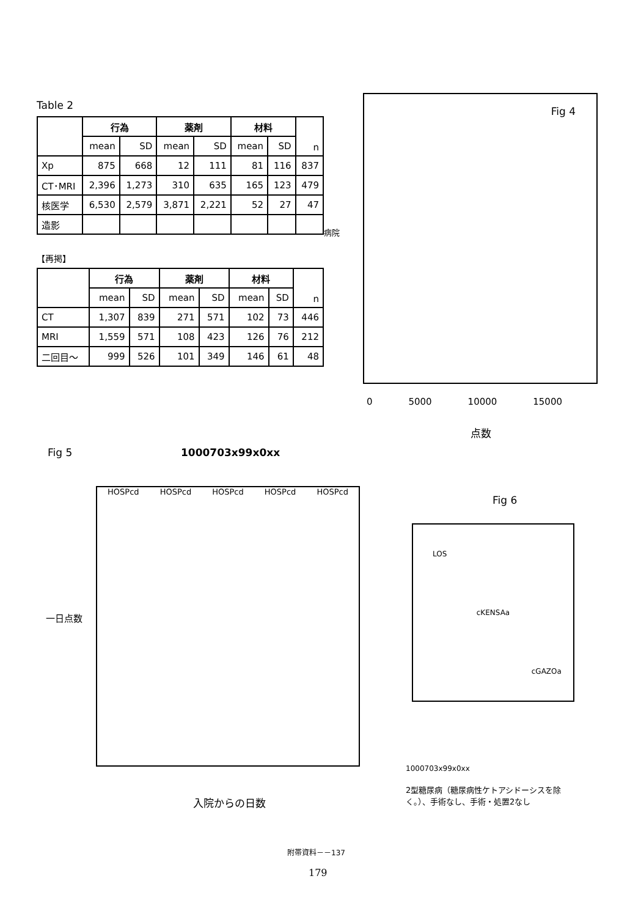Table 2
| | 行為 | | 薬剤 | | 材料 | | n |
| --- | --- | --- | --- | --- | --- | --- | --- |
| | mean | SD | mean | SD | mean | SD | |
| Xp | 875 | 668 | 12 | 111 | 81 | 116 | 837 |
| CT･MRI | 2,396 | 1,273 | 310 | 635 | 165 | 123 | 479 |
| 核医学 | 6,530 | 2,579 | 3,871 | 2,221 | 52 | 27 | 47 |
| 造影 | | | | | | | |
【再掲】
| | 行為 | | 薬剤 | | 材料 | | n |
| --- | --- | --- | --- | --- | --- | --- | --- |
| | mean | SD | mean | SD | mean | SD | |
| CT | 1,307 | 839 | 271 | 571 | 102 | 73 | 446 |
| MRI | 1,559 | 571 | 108 | 423 | 126 | 76 | 212 |
| 二回目～ | 999 | 526 | 101 | 349 | 146 | 61 | 48 |
Fig 4
病院
0 5000 10000 15000
点数
Fig 5 1000703x99x0xx
HOSPcd HOSPcd HOSPcd HOSPcd HOSPcd
一日点数
入院からの日数
Fig 6
LOS cKENSAa cGAZOa
1000703x99x0xx
2型糖尿病（糖尿病性ケトアシドーシスを除く。）、手術なし、手術・処置2なし
附帯資料－－137
179